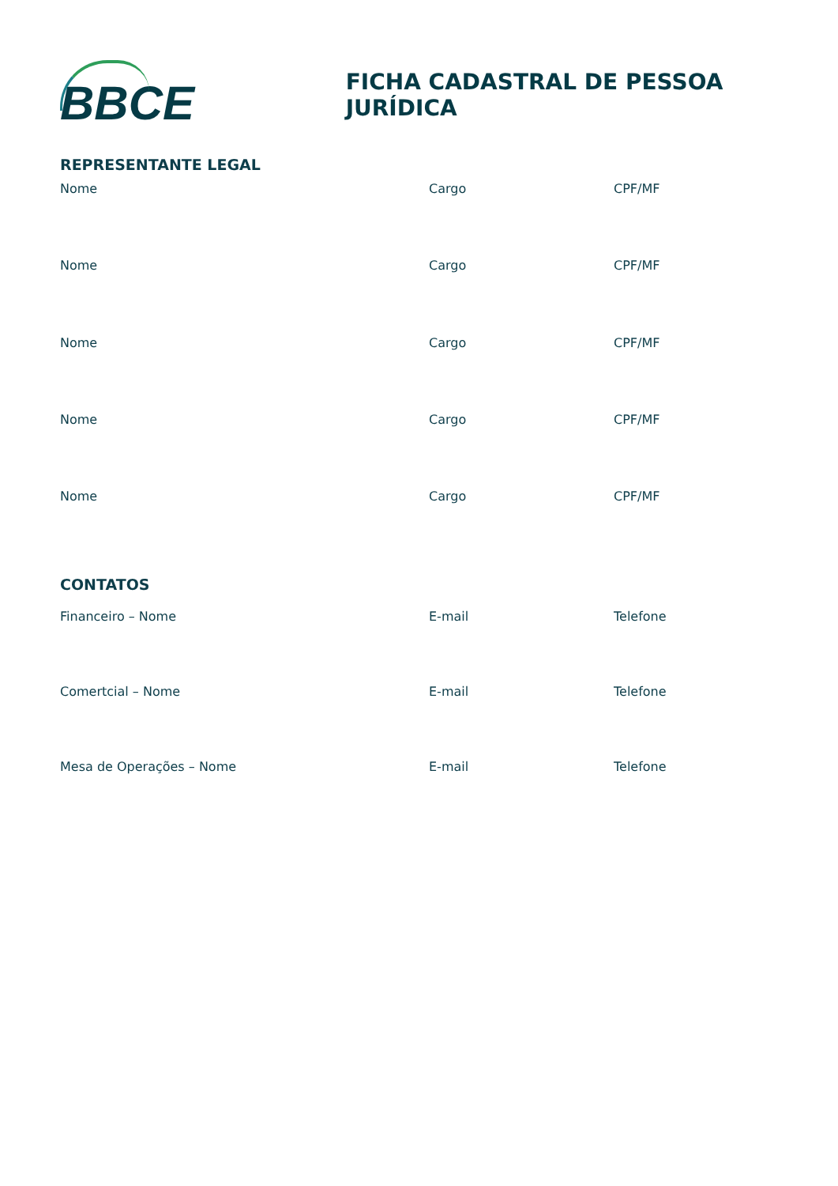BBCE
FICHA CADASTRAL DE PESSOA JURÍDICA
REPRESENTANTE LEGAL
Nome Cargo CPF/MF
Nome Cargo CPF/MF
Nome Cargo CPF/MF
Nome Cargo CPF/MF
Nome Cargo CPF/MF
CONTATOS
Financeiro – Nome E-mail Telefone
Comertcial – Nome E-mail Telefone
Mesa de Operações – Nome E-mail Telefone